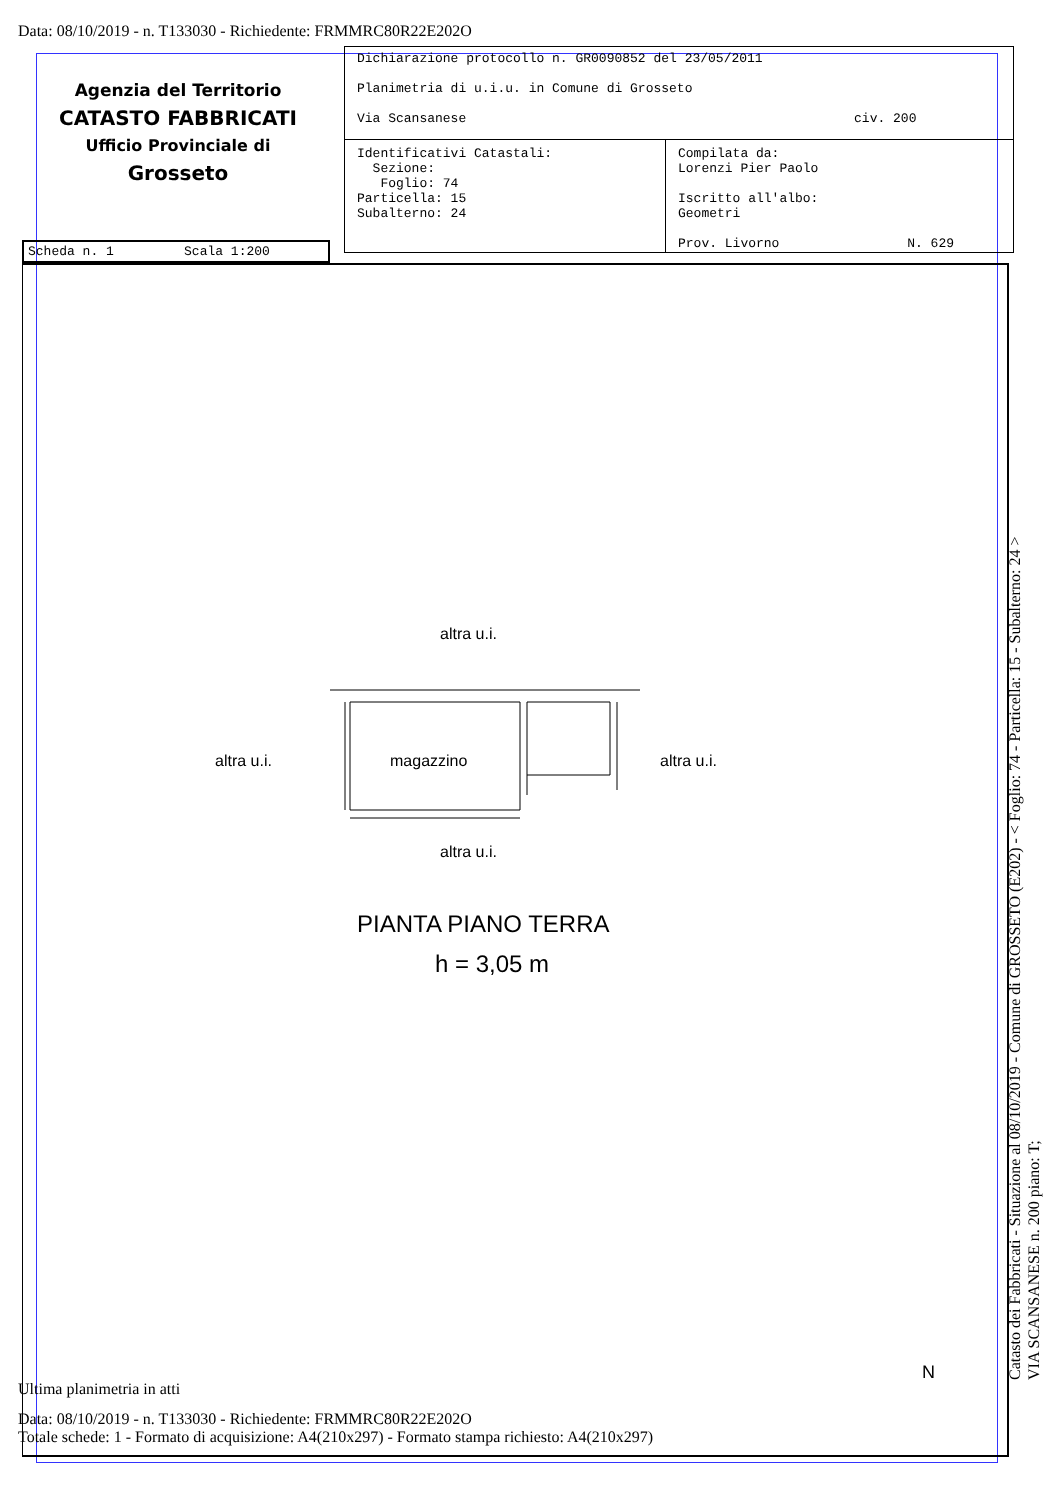Data: 08/10/2019 - n. T133030 - Richiedente: FRMMRC80R22E202O
Agenzia del Territorio
CATASTO FABBRICATI
Ufficio Provinciale di
Grosseto
Dichiarazione protocollo n. GR0090852 del 23/05/2011
Planimetria di u.i.u. in Comune di Grosseto
Via Scansanese civ. 200
Identificativi Catastali:
Sezione:
Foglio: 74
Particella: 15
Subalterno: 24
Compilata da:
Lorenzi Pier Paolo
Iscritto all'albo:
Geometri
Prov. Livorno N. 629
Scheda n. 1 Scala 1:200
altra u.i.
altra u.i. magazzino altra u.i.
altra u.i.
PIANTA PIANO TERRA
h = 3,05 m
N
Catasto dei Fabbricati - Situazione al 08/10/2019 - Comune di GROSSETO (E202) - < Foglio: 74 - Particella: 15 - Subalterno: 24 >
VIA SCANSANESE n. 200 piano: T;
Ultima planimetria in atti
Data: 08/10/2019 - n. T133030 - Richiedente: FRMMRC80R22E202O
Totale schede: 1 - Formato di acquisizione: A4(210x297) - Formato stampa richiesto: A4(210x297)